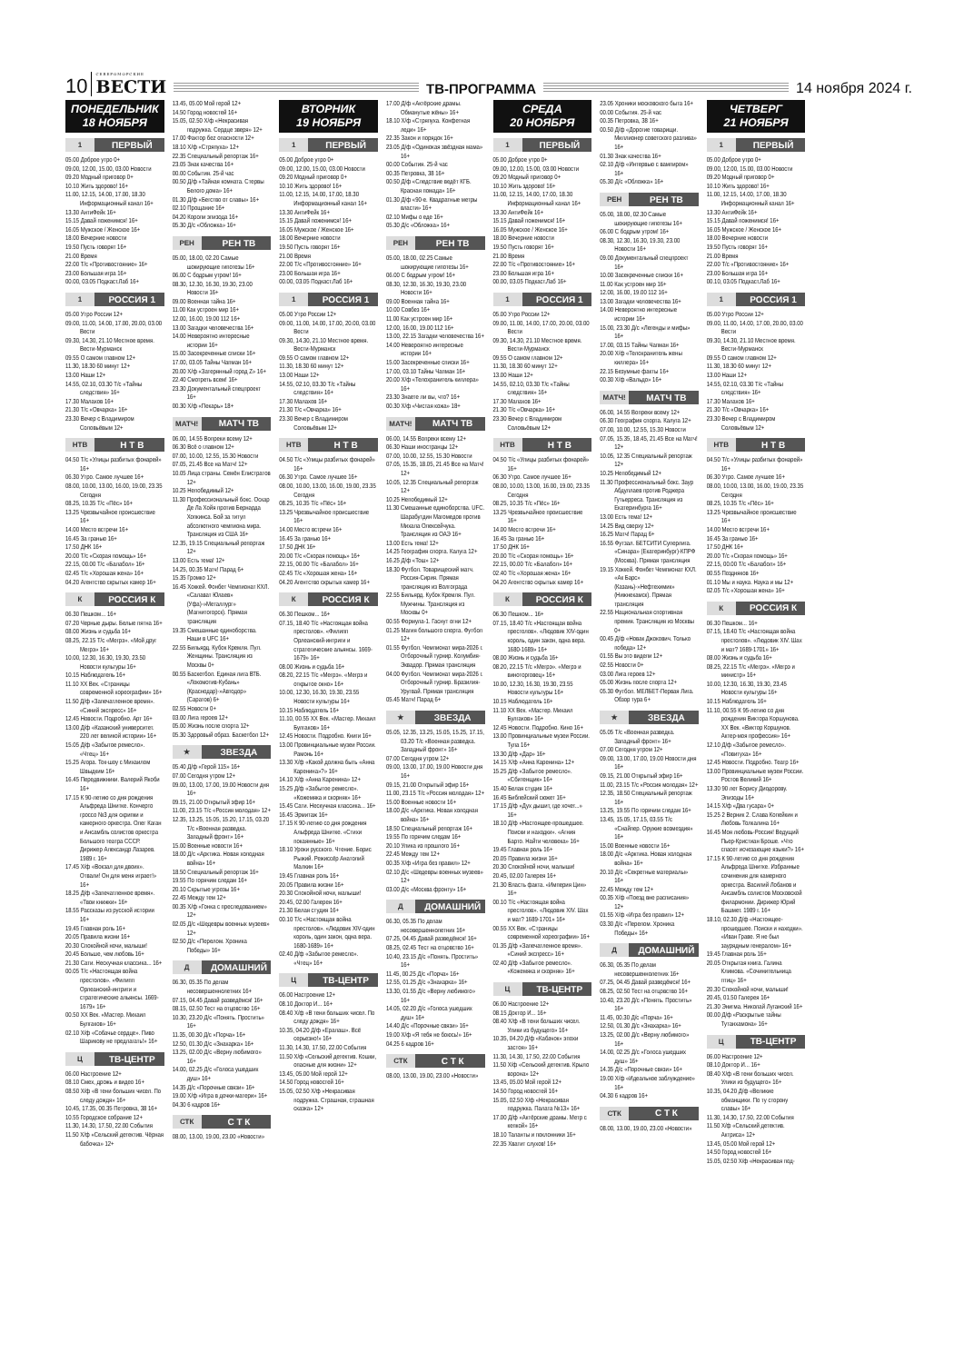10 СЕВЕРОМОРСКИЕ
ВЕСТИ ТВ-ПРОГРАММА 14 ноября 2024 г.
ПОНЕДЕЛЬНИК
18 НОЯБРЯ
1 ПЕРВЫЙ
05.00 Доброе утро 0+
09.00, 12.00, 15.00, 03.00 Новости
09.20 Модный приговор 0+
10.10 Жить здорово! 16+
11.00, 12.15, 14.00, 17.00, 18.30 Информационный канал 16+
13.30 АнтиФейк 16+
15.15 Давай поженимся! 16+
16.05 Мужское / Женское 16+
18.00 Вечерние новости
19.50 Пусть говорят 16+
21.00 Время
22.00 Т/с «Противостояние» 16+
23.00 Большая игра 16+
00.00, 03.05 Подкаст.Лаб 16+
1 РОССИЯ 1
05.00 Утро России 12+
09.00, 11.00, 14.00, 17.00, 20.00, 03.00 Вести
09.30, 14.30, 21.10 Местное время. Вести-Мурманск
09.55 О самом главном 12+
11.30, 18.30 60 минут 12+
13.00 Наши 12+
14.55, 02.10, 03.30 Т/с «Тайны следствия» 16+
17.30 Малахов 16+
21.30 Т/с «Овчарка» 16+
23.30 Вечер с Владимиром Соловьёвым 12+
НТВ Н Т В
04.50 Т/с «Улицы разбитых фонарей» 16+
06.30 Утро. Самое лучшее 16+
08.00, 10.00, 13.00, 16.00, 19.00, 23.35 Сегодня
08.25, 10.35 Т/с «Пёс» 16+
13.25 Чрезвычайное происшествие 16+
14.00 Место встречи 16+
16.45 За гранью 16+
17.50 ДНК 16+
20.00 Т/с «Скорая помощь» 16+
22.15, 00.00 Т/с «Балабол» 16+
02.45 Т/с «Хорошая жена» 16+
04.20 Агентство скрытых камер 16+
К РОССИЯ К
06.30 Пешком... 16+
07.20 Черные дыры. Белые пятна 16+
08.00 Жизнь и судьба 16+
08.25, 22.15 Т/с «Мегрэ». «Мой друг Мегрэ» 16+
10.00, 12.30, 16.30, 19.30, 23.50 Новости культуры 16+
10.15 Наблюдатель 16+
11.10 ХХ Век. «Страницы современной хореографии» 16+
11.50 Д/ф «Запечатленное время». «Синий экспресс» 16+
12.45 Новости. Подробно. Арт 16+
13.00 Д/ф «Казанский университет. 220 лет великой истории» 16+
15.05 Д/ф «Забытое ремесло». «Чтец» 16+
15.25 Агора. Ток-шоу с Михаилом Швыдким 16+
16.45 Передвижники. Валерий Якоби 16+
17.15 К 90-летию со дня рождения Альфреда Шнитке. Кончерто гроссо №3 для скрипки и камерного оркестра. Олег Каган и Ансамбль солистов оркестра Большого театра СССР. Дирижер Александр Лазарев. 1989 г. 16+
17.45 Х/ф «Вокзал для двоих». Отвали! Он для меня играет!» 16+
18.25 Д/ф «Запечатленное время». «Твои книжки» 16+
18.55 Рассказы из русской истории 16+
19.45 Главная роль 16+
20.05 Правила жизни 16+
20.30 Спокойной ночи, малыши!
20.45 Больше, чем любовь 16+
21.30 Сати. Нескучная классика... 16+
00.05 Т/с «Настоящая война престолов». «Филипп Орлеанский-интриги и стратегические альянсы. 1669-1679» 16+
00.50 ХХ Век. «Мастер. Михаил Булгаков» 16+
02.10 Х/ф «Собачье сердце». Пиво Шарикову не предлагать!» 16+
Ц ТВ-ЦЕНТР
06.00 Настроение 12+
08.10 Смех, дрожь и видео 16+
08.50 Х/ф «В тени больших чисел. По следу дождя» 16+
10.45, 17.35, 00.35 Петровка, 38 16+
10.55 Городское собрание 12+
11.30, 14.30, 17.50, 22.00 События
11.50 Х/ф «Сельский детектив. Чёрная бабочка» 12+
13.45, 05.00 Мой герой 12+
14.50 Город новостей 16+
15.05, 02.50 Х/ф «Некрасивая подружка. Сердце зверя» 12+
17.00 Фактор бez опасности 12+
18.10 Х/ф «Стряпуха» 12+
22.35 Специальный репортаж 16+
23.05 Знак качества 16+
00.00 События. 25-й час
00.50 Д/ф «Тайная комната. Стервы Белого дома» 16+
01.30 Д/ф «Бегство от славы» 16+
02.10 Прощание 16+
04.20 Короли эпизода 16+
05.30 Д/с «Обложка» 16+
РЕН РЕН ТВ
05.00, 18.00, 02.20 Самые шокирующие гипотезы 16+
06.00 С бодрым утром! 16+
08.30, 12.30, 16.30, 19.30, 23.00 Новости 16+
09.00 Военная тайна 16+
11.00 Как устроен мир 16+
12.00, 16.00, 19.00 112 16+
13.00 Загадки человечества 16+
14.00 Невероятно интересные истории 16+
15.00 Засекреченные списки 16+
17.00, 03.05 Тайны Чапман 16+
20.00 Х/ф «Затерянный город Z» 16+
22.40 Смотреть всем! 16+
23.30 Документальный спецпроект 16+
00.30 Х/ф «Пекарь» 18+
МАТЧ! МАТЧ ТВ
06.00, 14.55 Вопреки всему 12+
06.30 Всё о главном 12+
07.00, 10.00, 12.55, 15.30 Новости
07.05, 21.45 Все на Матч! 12+
10.05 Лица страны. Семён Елистратов 12+
10.25 Непобедимый 12+
11.30 Профессиональный бокс. Оскар Де Ла Хойя против Бернарда Хопкинса. Бой за титул абсолютного чемпиона мира. Трансляция из США 16+
12.35, 19.15 Специальный репортаж 12+
13.00 Есть тема! 12+
14.25, 00.35 Матч! Парад 6+
15.35 Громко 12+
16.45 Хоккей. Фонбет Чемпионат КХЛ. «Салават Юлаев» (Уфа)-»Металлург» (Магнитогорск). Прямая трансляция
19.35 Смешанные единоборства. Наши в UFC 16+
22.55 Бильярд. Кубок Кремля. Пул. Женщины. Трансляция из Москвы 0+
00.55 Баскетбол. Единая лига ВТБ. «Локомотив-Кубань» (Краснодар)-»Автодор» (Саратов) 6+
02.55 Новости 0+
03.00 Лига героев 12+
05.00 Жизнь после спорта 12+
05.30 Здоровый образ. Баскетбол 12+
★ ЗВЕЗДА
05.40 Д/ф «Герой 115» 16+
07.00 Сегодня утром 12+
09.00, 13.00, 17.00, 19.00 Новости дня 16+
09.15, 21.00 Открытый эфир 16+
11.00, 23.15 Т/с «Россия молодая» 12+
12.35, 13.25, 15.05, 15.20, 17.15, 03.20 Т/с «Военная разведка. Западный фронт» 16+
15.00 Военные новости 16+
18.00 Д/с «Арктика. Новая холодная война» 16+
18.50 Специальный репортаж 16+
19.55 По горячим следам 16+
20.10 Скрытые угрозы 16+
22.45 Между тем 12+
00.35 Х/ф «Гонка с преследованием» 12+
02.05 Д/с «Шедевры военных музеев» 12+
02.50 Д/с «Перелом. Хроника Победы» 16+
Д ДОМАШНИЙ
06.30, 05.35 По делам несовершеннолетних 16+
07.15, 04.45 Давай разведёмся! 16+
08.15, 02.50 Тест на отцовство 16+
10.30, 23.20 Д/с «Понять. Простить» 16+
11.35, 00.30 Д/с «Порча» 16+
12.50, 01.30 Д/с «Знахарка» 16+
13.25, 02.00 Д/с «Верну любимого» 16+
14.00, 02.25 Д/с «Голоса ушедших душ» 16+
14.35 Д/с «Порочные связи» 16+
19.00 Х/ф «Игра в дочки-матери» 16+
04.30 6 кадров 16+
СТК С Т К
08.00, 13.00, 19.00, 23.00 «Новости»
ВТОРНИК
19 НОЯБРЯ
1 ПЕРВЫЙ
05.00 Доброе утро 0+
09.00, 12.00, 15.00, 03.00 Новости
09.20 Модный приговор 0+
10.10 Жить здорово! 16+
11.00, 12.15, 14.00, 17.00, 18.30 Информационный канал 16+
13.30 АнтиФейк 16+
15.15 Давай поженимся! 16+
16.05 Мужское / Женское 16+
18.00 Вечерние новости
19.50 Пусть говорят 16+
21.00 Время
22.00 Т/с «Противостояние» 16+
23.00 Большая игра 16+
00.00, 03.05 Подкаст.Лаб 16+
1 РОССИЯ 1
05.00 Утро России 12+
09.00, 11.00, 14.00, 17.00, 20.00, 03.00 Вести
09.30, 14.30, 21.10 Местное время. Вести-Мурманск
09.55 О самом главном 12+
11.30, 18.30 60 минут 12+
13.00 Наши 12+
14.55, 02.10, 03.30 Т/с «Тайны следствия» 16+
17.30 Малахов 16+
21.30 Т/с «Овчарка» 16+
23.30 Вечер с Владимиром Соловьёвым 12+
НТВ Н Т В
04.50 Т/с «Улицы разбитых фонарей» 16+
06.30 Утро. Самое лучшее 16+
08.00, 10.00, 13.00, 16.00, 19.00, 23.35 Сегодня
08.25, 10.35 Т/с «Пёс» 16+
13.25 Чрезвычайное происшествие 16+
14.00 Место встречи 16+
16.45 За гранью 16+
17.50 ДНК 16+
20.00 Т/с «Скорая помощь» 16+
22.15, 00.00 Т/с «Балабол» 16+
02.45 Т/с «Хорошая жена» 16+
04.20 Агентство скрытых камер 16+
К РОССИЯ К
06.30 Пешком... 16+
07.15, 18.40 Т/с «Настоящая война престолов». «Филипп Орлеанский-интриги и стратегические альянсы. 1669-1679» 16+
08.00 Жизнь и судьба 16+
08.20, 22.15 Т/с «Мегрэ». «Мегрэ и открытое окно» 16+
10.00, 12.30, 16.30, 19.30, 23.55 Новости культуры 16+
10.15 Наблюдатель 16+
11.10, 00.55 ХХ Век. «Мастер. Михаил Булгаков» 16+
12.45 Новости. Подробно. Книги 16+
13.00 Провинциальные музеи России. Рамонь 16+
13.30 Х/ф «Какой должна быть «Анна Каренина»?» 16+
14.10 Х/ф «Анна Каренина» 12+
15.25 Д/ф «Забытое ремесло». «Кожемяка и скорняк» 16+
15.45 Сати. Нескучная классика... 16+
16.45 Эрмитаж 16+
17.15 К 90-летию со дня рождения Альфреда Шнитке. «Стихи покаянные» 16+
18.10 Уроки русского. Чтение. Борис Рыжий. Режиссёр Анатолий Малкин 16+
19.45 Главная роль 16+
20.05 Правила жизни 16+
20.30 Спокойной ночи, малыши!
20.45, 02.00 Галерея 16+
21.30 Белая студия 16+
00.10 Т/с «Настоящая война престолов». «Людовик XIV-один король, один закон, одна вера. 1680-1689» 16+
02.40 Д/ф «Забытое ремесло». «Чтец» 16+
Ц ТВ-ЦЕНТР
06.00 Настроение 12+
08.10 Доктор И... 16+
08.40 Х/ф «В тени больших чисел. По следу дождя» 16+
10.35, 04.20 Д/ф «Ералаш». Всё серьезно!» 16+
11.30, 14.30, 17.50, 22.00 События
11.50 Х/ф «Сельский детектив. Кошки, опасные для жизни» 12+
13.45, 05.00 Мой герой 12+
14.50 Город новостей 16+
15.05, 02.50 Х/ф «Некрасивая подружка. Страшная, страшная сказка» 12+
17.00 Д/ф «Актёрские драмы. Обманутые жёны» 16+
18.10 Х/ф «Стряпуха. Конфетная леди» 16+
22.35 Закон и порядок 16+
23.05 Д/ф «Одинокая звёздная мама» 16+
00.00 События. 25-й час
00.35 Петровка, 38 16+
00.50 Д/ф «Следствие ведёт КГБ. Красная помада» 16+
01.30 Д/ф «90-е. Квадратные метры власти» 16+
02.10 Мифы о еде 16+
05.30 Д/с «Обложка» 16+
РЕН РЕН ТВ
05.00, 18.00, 02.25 Самые шокирующие гипотезы 16+
06.00 С бодрым утром! 16+
08.30, 12.30, 16.30, 19.30, 23.00 Новости 16+
09.00 Военная тайна 16+
10.00 Совбез 16+
11.00 Как устроен мир 16+
12.00, 16.00, 19.00 112 16+
13.00, 22.15 Загадки человечества 16+
14.00 Невероятно интересные истории 16+
15.00 Засекреченные списки 16+
17.00, 03.10 Тайны Чапман 16+
20.00 Х/ф «Телохранитель киллера» 16+
23.30 Знаете ли вы, что? 16+
00.30 Х/ф «Чистая кожа» 18+
МАТЧ! МАТЧ ТВ
06.00, 14.55 Вопреки всему 12+
06.30 Наши иностранцы 12+
07.00, 10.00, 12.55, 15.30 Новости
07.05, 15.35, 18.05, 21.45 Все на Матч! 12+
10.05, 12.35 Специальный репортаж 12+
10.25 Непобедимый 12+
11.30 Смешанные единоборства. UFC. Шарабутдин Магомедов против Михала Олексейчука. Трансляция из ОАЭ 16+
13.00 Есть тема! 12+
14.25 География спорта. Калуга 12+
16.25 Д/ф «Тош» 12+
18.30 Футбол. Товарищеский матч. Россия-Сирия. Прямая трансляция из Волгограда
22.55 Бильярд. Кубок Кремля. Пул. Мужчины. Трансляция из Москвы 0+
00.55 Формула-1. Гаснут огни 12+
01.25 Магия большого спорта. Футбол 12+
01.55 Футбол. Чемпионат мира-2026 г. Отборочный турнир. Колумбия-Эквадор. Прямая трансляция
04.00 Футбол. Чемпионат мира-2026 г. Отборочный турнир. Бразилия-Уругвай. Прямая трансляция
05.45 Матч! Парад 6+
★ ЗВЕЗДА
05.05, 12.35, 13.25, 15.05, 15.25, 17.15, 03.20 Т/с «Военная разведка. Западный фронт» 16+
07.00 Сегодня утром 12+
09.00, 13.00, 17.00, 19.00 Новости дня 16+
09.15, 21.00 Открытый эфир 16+
11.00, 23.15 Т/с «Россия молодая» 12+
15.00 Военные новости 16+
18.00 Д/с «Арктика. Новая холодная война» 16+
18.50 Специальный репортаж 16+
19.55 По горячим следам 16+
20.10 Улика из прошлого 16+
22.45 Между тем 12+
00.35 Х/ф «Игра без правил» 12+
02.10 Д/с «Шедевры военных музеев» 12+
03.00 Д/с «Москва фронту» 16+
Д ДОМАШНИЙ
06.30, 05.35 По делам несовершеннолетних 16+
07.25, 04.45 Давай разведёмся! 16+
08.25, 02.45 Тест на отцовство 16+
10.40, 23.15 Д/с «Понять. Простить» 16+
11.45, 00.25 Д/с «Порча» 16+
12.55, 01.25 Д/с «Знахарка» 16+
13.30, 01.55 Д/с «Верну любимого» 16+
14.05, 02.20 Д/с «Голоса ушедших душ» 16+
14.40 Д/с «Порочные связи» 16+
19.00 Х/ф «Я тебя не боюсь!» 16+
04.25 6 кадров 16+
СТК С Т К
08.00, 13.00, 19.00, 23.00 «Новости»
СРЕДА
20 НОЯБРЯ
1 ПЕРВЫЙ
05.00 Доброе утро 0+
09.00, 12.00, 15.00, 03.00 Новости
09.20 Модный приговор 0+
10.10 Жить здорово! 16+
11.00, 12.15, 14.00, 17.00, 18.30 Информационный канал 16+
13.30 АнтиФейк 16+
15.15 Давай поженимся! 16+
16.05 Мужское / Женское 16+
18.00 Вечерние новости
19.50 Пусть говорят 16+
21.00 Время
22.00 Т/с «Противостояние» 16+
23.00 Большая игра 16+
00.00, 03.05 Подкаст.Лаб 16+
1 РОССИЯ 1
05.00 Утро России 12+
09.00, 11.00, 14.00, 17.00, 20.00, 03.00 Вести
09.30, 14.30, 21.10 Местное время. Вести-Мурманск
09.55 О самом главном 12+
11.30, 18.30 60 минут 12+
13.00 Наши 12+
14.55, 02.10, 03.30 Т/с «Тайны следствия» 16+
17.30 Малахов 16+
21.30 Т/с «Овчарка» 16+
23.30 Вечер с Владимиром Соловьёвым 12+
НТВ Н Т В
04.50 Т/с «Улицы разбитых фонарей» 16+
06.30 Утро. Самое лучшее 16+
08.00, 10.00, 13.00, 16.00, 19.00, 23.35 Сегодня
08.25, 10.35 Т/с «Пёс» 16+
13.25 Чрезвычайное происшествие 16+
14.00 Место встречи 16+
16.45 За гранью 16+
17.50 ДНК 16+
20.00 Т/с «Скорая помощь» 16+
22.15, 00.00 Т/с «Балабол» 16+
02.40 Т/с «Хорошая жена» 16+
04.20 Агентство скрытых камер 16+
К РОССИЯ К
06.30 Пешком... 16+
07.15, 18.40 Т/с «Настоящая война престолов». «Людовик XIV-один король, один закон, одна вера. 1680-1689» 16+
08.00 Жизнь и судьба 16+
08.20, 22.15 Т/с «Мегрэ». «Мегрэ и виноторговец» 16+
10.00, 12.30, 16.30, 19.30, 23.55 Новости культуры 16+
10.15 Наблюдатель 16+
11.10 ХХ Век. «Мастер. Михаил Булгаков» 16+
12.45 Новости. Подробно. Кино 16+
13.00 Провинциальные музеи России. Тула 16+
13.30 Д/ф «Дар» 16+
14.15 Х/ф «Анна Каренина» 12+
15.25 Д/ф «Забытое ремесло». «Сбитенщик» 16+
15.40 Белая студия 16+
16.45 Библейский сюжет 16+
17.15 Д/ф «Дух дышит, где хочет...» 16+
18.10 Д/ф «Настоящее-прошедшее. Поиски и находки». «Агния Барто. Найти человека» 16+
19.45 Главная роль 16+
20.05 Правила жизни 16+
20.30 Спокойной ночи, малыши!
20.45, 02.00 Галерея 16+
21.30 Власть факта. «Империя Цин» 16+
00.10 Т/с «Настоящая война престолов». «Людовик XIV. Шах и мат? 1689-1701» 16+
00.55 ХХ Век. «Страницы современной хореографии» 16+
01.35 Д/ф «Запечатленное время». «Синий экспресс» 16+
02.40 Д/ф «Забытое ремесло». «Кожемяка и скорняк» 16+
Ц ТВ-ЦЕНТР
06.00 Настроение 12+
08.15 Доктор И... 16+
08.40 Х/ф «В тени больших чисел. Улики из будущего» 16+
10.35, 04.20 Д/ф «Кабачок» эпохи застоя» 16+
11.30, 14.30, 17.50, 22.00 События
11.50 Х/ф «Сельский детектив. Крыло ворона» 12+
13.45, 05.00 Мой герой 12+
14.50 Город новостей 16+
15.05, 02.50 Х/ф «Некрасивая подружка. Палата №13» 16+
17.00 Д/ф «Актёрские драмы. Метр с кепкой» 16+
18.10 Таланты и поклонники 16+
22.35 Хватит слухов! 16+
23.05 Хроники московского быта 16+
00.00 События. 25-й час
00.35 Петровка, 38 16+
00.50 Д/ф «Дорогие товарищи. Миллионер советского разлива» 16+
01.30 Знак качества 16+
02.10 Д/ф «Интервью с вампиром» 16+
05.30 Д/с «Обложка» 16+
РЕН РЕН ТВ
05.00, 18.00, 02.30 Самые шокирующие гипотезы 16+
06.00 С бодрым утром! 16+
08.30, 12.30, 16.30, 19.30, 23.00 Новости 16+
09.00 Документальный спецпроект 16+
10.00 Засекреченные списки 16+
11.00 Как устроен мир 16+
12.00, 16.00, 19.00 112 16+
13.00 Загадки человечества 16+
14.00 Невероятно интересные истории 16+
15.00, 23.30 Д/с «Легенды и мифы» 16+
17.00, 03.15 Тайны Чапман 16+
20.00 Х/ф «Телохранитель жены киллера» 16+
22.15 Безумные факты 16+
00.30 Х/ф «Вальдо» 16+
МАТЧ! МАТЧ ТВ
06.00, 14.55 Вопреки всему 12+
06.30 География спорта. Калуга 12+
07.00, 10.00, 12.55, 15.30 Новости
07.05, 15.35, 18.45, 21.45 Все на Матч! 12+
10.05, 12.35 Специальный репортаж 12+
10.25 Непобедимый 12+
11.30 Профессиональный бокс. Заур Абдуллаев против Роджера Гутьерреса. Трансляция из Екатеринбурга 16+
13.00 Есть тема! 12+
14.25 Вид сверху 12+
16.25 Матч! Парад 6+
16.55 Футзал. БЕТСИТИ Суперлига. «Синара» (Екатеринбург)-КПРФ (Москва). Прямая трансляция
19.15 Хоккей. Фонбет Чемпионат КХЛ. «Ак Барс» (Казань)-»Нефтехимик» (Нижнекамск). Прямая трансляция
22.55 Национальная спортивная премия. Трансляция из Москвы 0+
00.45 Д/ф «Новак Джокович. Только победа» 12+
01.55 Вы это видели 12+
02.55 Новости 0+
03.00 Лига героев 12+
05.00 Жизнь после спорта 12+
05.30 Футбол. МЕЛБЕТ-Первая Лига. Обзор тура 6+
★ ЗВЕЗДА
05.05 Т/с «Военная разведка. Западный фронт» 16+
07.00 Сегодня утром 12+
09.00, 13.00, 17.00, 19.00 Новости дня 16+
09.15, 21.00 Открытый эфир 16+
11.00, 23.15 Т/с «Россия молодая» 12+
12.35, 18.50 Специальный репортаж 16+
13.25, 19.55 По горячим следам 16+
13.45, 15.05, 17.15, 03.55 Т/с «Снайпер. Оружие возмездия» 16+
15.00 Военные новости 16+
18.00 Д/с «Арктика. Новая холодная война» 16+
20.10 Д/с «Секретные материалы» 16+
22.45 Между тем 12+
00.35 Х/ф «Поезд вне расписания» 12+
01.55 Х/ф «Игра без правил» 12+
03.30 Д/с «Перелом. Хроника Победы» 16+
Д ДОМАШНИЙ
06.30, 05.35 По делам несовершеннолетних 16+
07.25, 04.45 Давай разведёмся! 16+
08.25, 02.50 Тест на отцовство 16+
10.40, 23.20 Д/с «Понять. Простить» 16+
11.45, 00.30 Д/с «Порча» 16+
12.50, 01.30 Д/с «Знахарка» 16+
13.25, 02.00 Д/с «Верну любимого» 16+
14.00, 02.25 Д/с «Голоса ушедших душ» 16+
14.35 Д/с «Порочные связи» 16+
19.00 Х/ф «Идеальное заблуждение» 16+
04.30 6 кадров 16+
СТК С Т К
08.00, 13.00, 19.00, 23.00 «Новости»
ЧЕТВЕРГ
21 НОЯБРЯ
1 ПЕРВЫЙ
05.00 Доброе утро 0+
09.00, 12.00, 15.00, 03.00 Новости
09.20 Модный приговор 0+
10.10 Жить здорово! 16+
11.00, 12.15, 14.00, 17.00, 18.30 Информационный канал 16+
13.30 АнтиФейк 16+
15.15 Давай поженимся! 16+
16.05 Мужское / Женское 16+
18.00 Вечерние новости
19.50 Пусть говорят 16+
21.00 Время
22.00 Т/с «Противостояние» 16+
23.00 Большая игра 16+
00.10, 03.05 Подкаст.Лаб 16+
1 РОССИЯ 1
05.00 Утро России 12+
09.00, 11.00, 14.00, 17.00, 20.00, 03.00 Вести
09.30, 14.30, 21.10 Местное время. Вести-Мурманск
09.55 О самом главном 12+
11.30, 18.30 60 минут 12+
13.00 Наши 12+
14.55, 02.10, 03.30 Т/с «Тайны следствия» 16+
17.30 Малахов 16+
21.30 Т/с «Овчарка» 16+
23.30 Вечер с Владимиром Соловьёвым 12+
НТВ Н Т В
04.50 Т/с «Улицы разбитых фонарей» 16+
06.30 Утро. Самое лучшее 16+
08.00, 10.00, 13.00, 16.00, 19.00, 23.35 Сегодня
08.25, 10.35 Т/с «Пёс» 16+
13.25 Чрезвычайное происшествие 16+
14.00 Место встречи 16+
16.45 За гранью 16+
17.50 ДНК 16+
20.00 Т/с «Скорая помощь» 16+
22.15, 00.00 Т/с «Балабол» 16+
00.55 Поздняков 16+
01.10 Мы и наука. Наука и мы 12+
02.05 Т/с «Хорошая жена» 16+
К РОССИЯ К
06.30 Пешком... 16+
07.15, 18.40 Т/с «Настоящая война престолов». «Людовик XIV. Шах и мат? 1689-1701» 16+
08.00 Жизнь и судьба 16+
08.25, 22.15 Т/с «Мегрэ». «Мегрэ и министр» 16+
10.00, 12.30, 16.30, 19.30, 23.45 Новости культуры 16+
10.15 Наблюдатель 16+
11.10, 00.55 К 95-летию со дня рождения Виктора Коршунова. ХХ Век. «Виктор Коршунов. Актер-моя профессия» 16+
12.10 Д/ф «Забытое ремесло». «Повитуха» 16+
12.45 Новости. Подробно. Театр 16+
13.00 Провинциальные музеи России. Ростов Великий 16+
13.30 90 лет Борису Диодорову. Эпизоды 16+
14.15 Х/ф «Два гусара» 0+
15.25 2 Верник 2. Слава Копейкин и Любовь Толкалина 16+
16.45 Моя любовь-Россия! Ведущий Пьер-Кристиан Броше. «Что спасет исчезающие языки?» 16+
17.15 К 90-летию со дня рождения Альфреда Шнитке. Избранные сочинения для камерного оркестра. Василий Лобанов и Ансамбль солистов Московской филармонии. Дирижер Юрий Башмет. 1989 г. 16+
18.10, 02.30 Д/ф «Настоящее-прошедшее. Поиски и находки». «Иван Граве. Я не был заурядным генералом» 16+
19.45 Главная роль 16+
20.05 Открытая книга. Галина Климова. «Сочинительница птиц» 16+
20.30 Спокойной ночи, малыши!
20.45, 01.50 Галерея 16+
21.30 Энигма. Николай Луганский 16+
00.00 Д/ф «Раскрытые тайны Тутанхамона» 16+
Ц ТВ-ЦЕНТР
06.00 Настроение 12+
08.10 Доктор И... 16+
08.40 Х/ф «В тени больших чисел. Улики из будущего» 16+
10.35, 04.20 Д/ф «Великие обманщики. По ту сторону славы» 16+
11.30, 14.30, 17.50, 22.00 События
11.50 Х/ф «Сельский детектив. Актриса» 12+
13.45, 05.00 Мой герой 12+
14.50 Город новостей 16+
15.05, 02.50 Х/ф «Некрасивая под-